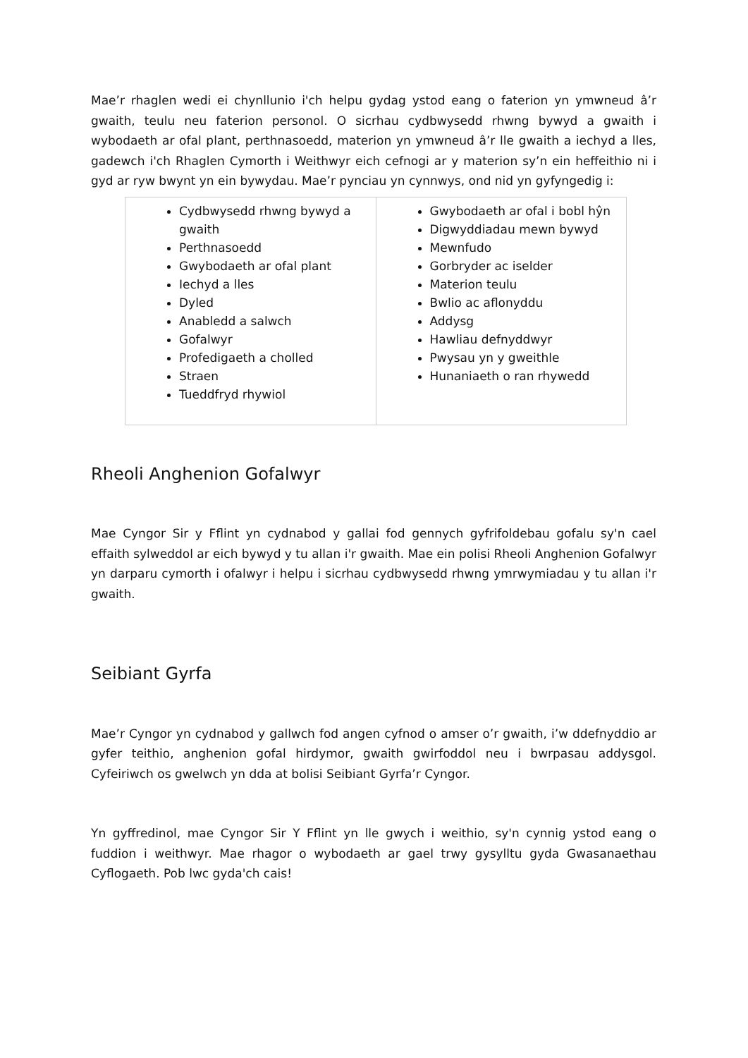Mae’r rhaglen wedi ei chynllunio i'ch helpu gydag ystod eang o faterion yn ymwneud â’r gwaith, teulu neu faterion personol. O sicrhau cydbwysedd rhwng bywyd a gwaith i wybodaeth ar ofal plant, perthnasoedd, materion yn ymwneud â’r lle gwaith a iechyd a lles, gadewch i'ch Rhaglen Cymorth i Weithwyr eich cefnogi ar y materion sy’n ein heffeithio ni i gyd ar ryw bwynt yn ein bywydau. Mae’r pynciau yn cynnwys, ond nid yn gyfyngedig i:
| Cydbwysedd rhwng bywyd a gwaith Perthnasoedd Gwybodaeth ar ofal plant Iechyd a lles Dyled Anabledd a salwch Gofalwyr Profedigaeth a cholled Straen Tueddfryd rhywiol | Gwybodaeth ar ofal i bobl hŷn Digwyddiadau mewn bywyd Mewnfudo Gorbryder ac iselder Materion teulu Bwlio ac aflonyddu Addysg Hawliau defnyddwyr Pwysau yn y gweithle Hunaniaeth o ran rhywedd |
Rheoli Anghenion Gofalwyr
Mae Cyngor Sir y Fflint yn cydnabod y gallai fod gennych gyfrifoldebau gofalu sy'n cael effaith sylweddol ar eich bywyd y tu allan i'r gwaith. Mae ein polisi Rheoli Anghenion Gofalwyr yn darparu cymorth i ofalwyr i helpu i sicrhau cydbwysedd rhwng ymrwymiadau y tu allan i'r gwaith.
Seibiant Gyrfa
Mae’r Cyngor yn cydnabod y gallwch fod angen cyfnod o amser o’r gwaith, i’w ddefnyddio ar gyfer teithio, anghenion gofal hirdymor, gwaith gwirfoddol neu i bwrpasau addysgol. Cyfeiriwch os gwelwch yn dda at bolisi Seibiant Gyrfa’r Cyngor.
Yn gyffredinol, mae Cyngor Sir Y Fflint yn lle gwych i weithio, sy'n cynnig ystod eang o fuddion i weithwyr. Mae rhagor o wybodaeth ar gael trwy gysylltu gyda Gwasanaethau Cyflogaeth. Pob lwc gyda'ch cais!